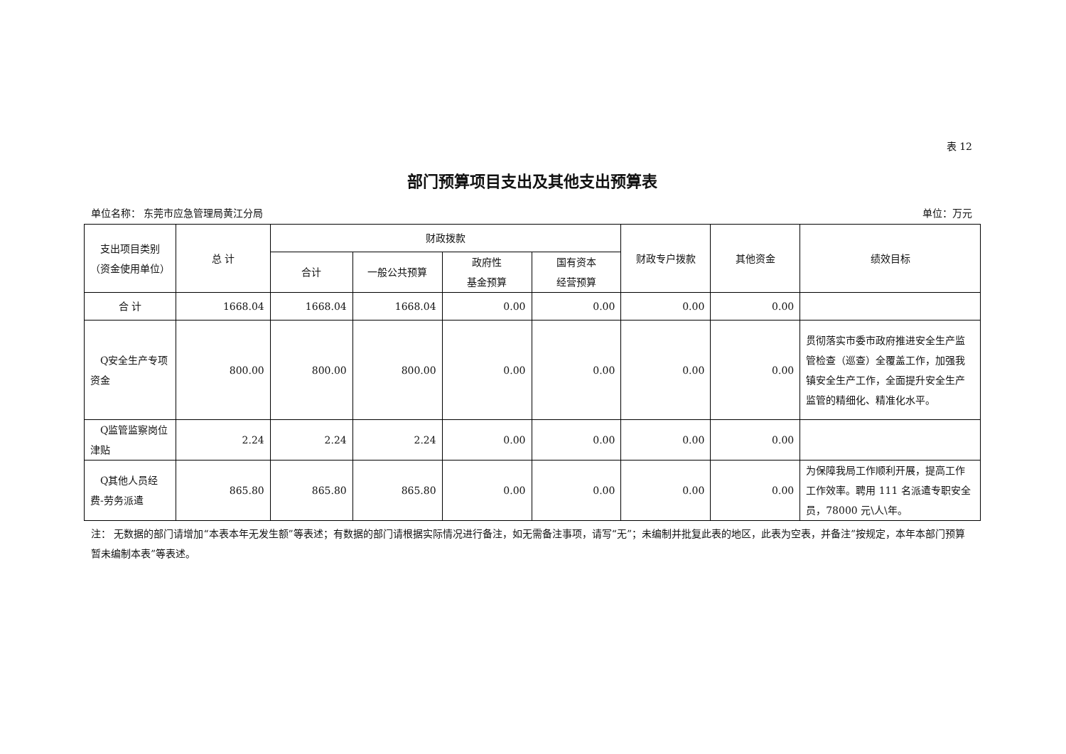表 12
部门预算项目支出及其他支出预算表
单位名称： 东莞市应急管理局黄江分局 单位：万元
| 支出项目类别（资金使用单位） | 总 计 | 财政拨款 | | | | 财政专户拨款 | 其他资金 | 绩效目标 |
| --- | --- | --- | --- | --- | --- | --- | --- | --- |
| | | 合计 | 一般公共预算 | 政府性 基金预算 | 国有资本 经营预算 | | | |
| 合 计 | 1668.04 | 1668.04 | 1668.04 | 0.00 | 0.00 | 0.00 | 0.00 | |
| Q安全生产专项资金 | 800.00 | 800.00 | 800.00 | 0.00 | 0.00 | 0.00 | 0.00 | 贯彻落实市委市政府推进安全生产监管检查（巡查）全覆盖工作，加强我镇安全生产工作，全面提升安全生产监管的精细化、精准化水平。 |
| Q监管监察岗位津贴 | 2.24 | 2.24 | 2.24 | 0.00 | 0.00 | 0.00 | 0.00 | |
| Q其他人员经费-劳务派遣 | 865.80 | 865.80 | 865.80 | 0.00 | 0.00 | 0.00 | 0.00 | 为保障我局工作顺利开展，提高工作工作效率。聘用 111 名派遣专职安全员，78000 元\人\年。 |
注： 无数据的部门请增加“本表本年无发生额”等表述；有数据的部门请根据实际情况进行备注，如无需备注事项，请写“无”；未编制并批复此表的地区，此表为空表，并备注”按规定，本年本部门预算暂未编制本表”等表述。